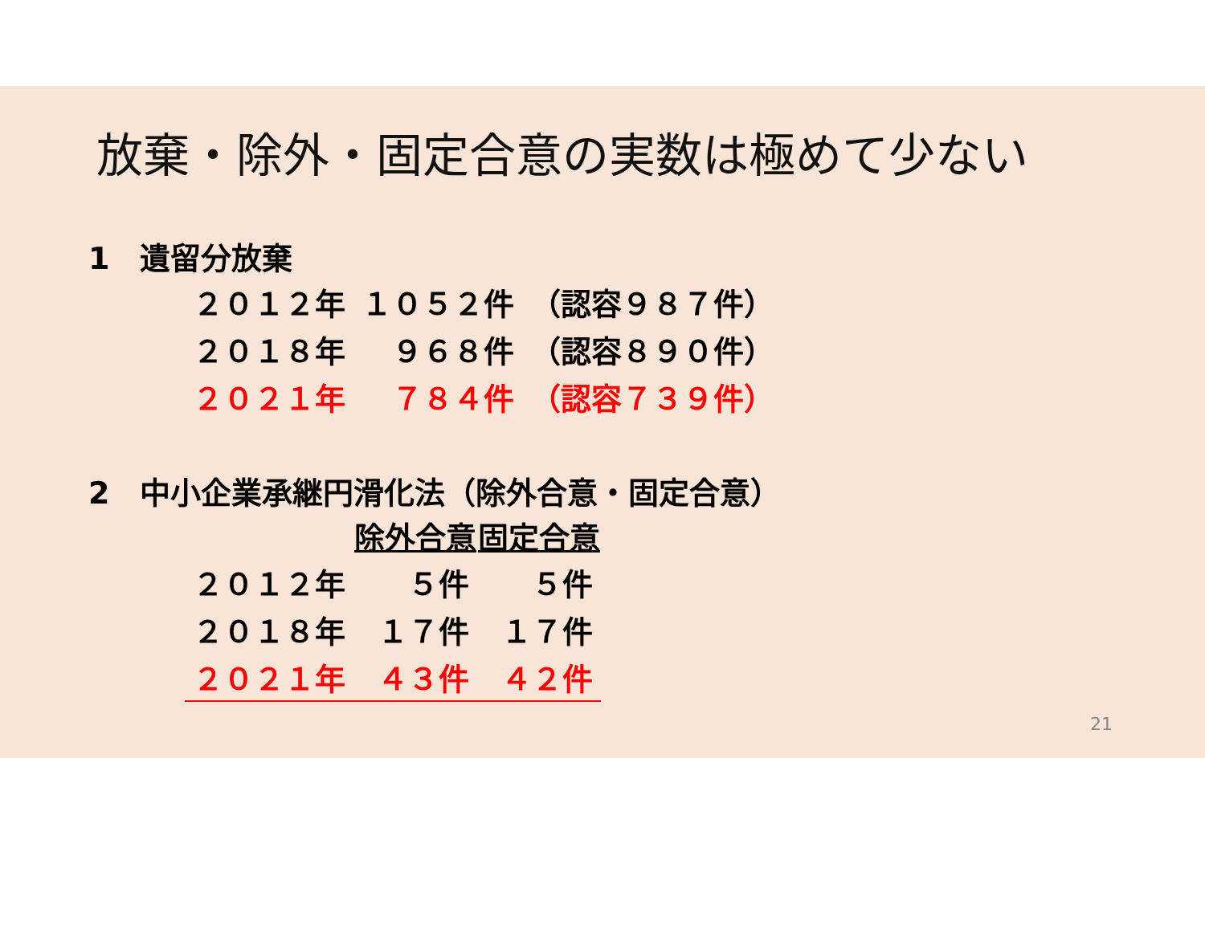放棄・除外・固定合意の実数は極めて少ない
1　遺留分放棄
| ２０１２年 | １０５２件 | （認容９８７件） |
| ２０１８年 | ９６８件 | （認容８９０件） |
| ２０２１年 | ７８４件 | （認容７３９件） |
2　中小企業承継円滑化法（除外合意・固定合意）
| | 除外合意 | 固定合意 |
| --- | --- | --- |
| ２０１２年 | ５件 | ５件 |
| ２０１８年 | １７件 | １７件 |
| ２０２１年 | ４３件 | ４２件 |
21